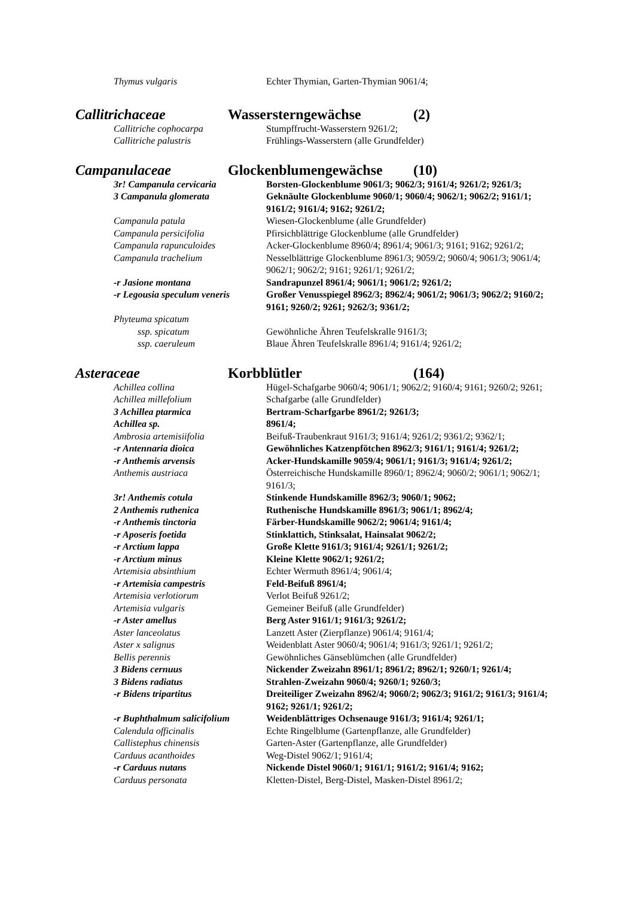Thymus vulgaris Echter Thymian, Garten-Thymian 9061/4;
Callitrichaceae Wassersterngewächse (2)
Callitriche cophocarpa Stumpffrucht-Wasserstern 9261/2;
Callitriche palustris Frühlings-Wasserstern (alle Grundfelder)
Campanulaceae Glockenblumengewächse (10)
3r! Campanula cervicaria Borsten-Glockenblume 9061/3; 9062/3; 9161/4; 9261/2; 9261/3;
3 Campanula glomerata Geknäulte Glockenblume 9060/1; 9060/4; 9062/1; 9062/2; 9161/1; 9161/2; 9161/4; 9162; 9261/2;
Campanula patula Wiesen-Glockenblume (alle Grundfelder)
Campanula persicifolia Pfirsichblättrige Glockenblume (alle Grundfelder)
Campanula rapunculoides Acker-Glockenblume 8960/4; 8961/4; 9061/3; 9161; 9162; 9261/2;
Campanula trachelium Nesselblättrige Glockenblume 8961/3; 9059/2; 9060/4; 9061/3; 9061/4; 9062/1; 9062/2; 9161; 9261/1; 9261/2;
-r Jasione montana Sandrapunzel 8961/4; 9061/1; 9061/2; 9261/2;
-r Legousia speculum veneris
Großer Venusspiegel 8962/3; 8962/4; 9061/2; 9061/3; 9062/2; 9160/2; 9161; 9260/2; 9261; 9262/3; 9361/2;
Phyteuma spicatum
ssp. spicatum Gewöhnliche Ähren Teufelskralle 9161/3;
ssp. caeruleum Blaue Ähren Teufelskralle 8961/4; 9161/4; 9261/2;
Asteraceae Korbblütler (164)
Achillea collina Hügel-Schafgarbe 9060/4; 9061/1; 9062/2; 9160/4; 9161; 9260/2; 9261;
Achillea millefolium Schafgarbe (alle Grundfelder)
3 Achillea ptarmica Bertram-Scharfgarbe 8961/2; 9261/3;
Achillea sp. 8961/4;
Ambrosia artemisiifolia Beifuß-Traubenkraut 9161/3; 9161/4; 9261/2; 9361/2; 9362/1;
-r Antennaria dioica Gewöhnliches Katzenpfötchen 8962/3; 9161/1; 9161/4; 9261/2;
-r Anthemis arvensis Acker-Hundskamille 9059/4; 9061/1; 9161/3; 9161/4; 9261/2;
Anthemis austriaca Österreichische Hundskamille 8960/1; 8962/4; 9060/2; 9061/1; 9062/1; 9161/3;
3r! Anthemis cotula Stinkende Hundskamille 8962/3; 9060/1; 9062;
2 Anthemis ruthenica Ruthenische Hundskamille 8961/3; 9061/1; 8962/4;
-r Anthemis tinctoria Färber-Hundskamille 9062/2; 9061/4; 9161/4;
-r Aposeris foetida Stinklattich, Stinksalat, Hainsalat 9062/2;
-r Arctium lappa Große Klette 9161/3; 9161/4; 9261/1; 9261/2;
-r Arctium minus Kleine Klette 9062/1; 9261/2;
Artemisia absinthium Echter Wermuth 8961/4; 9061/4;
-r Artemisia campestris Feld-Beifuß 8961/4;
Artemisia verlotiorum Verlot Beifuß 9261/2;
Artemisia vulgaris Gemeiner Beifuß (alle Grundfelder)
-r Aster amellus Berg Aster 9161/1; 9161/3; 9261/2;
Aster lanceolatus Lanzett Aster (Zierpflanze) 9061/4; 9161/4;
Aster x salignus Weidenblatt Aster 9060/4; 9061/4; 9161/3; 9261/1; 9261/2;
Bellis perennis Gewöhnliches Gänseblümchen (alle Grundfelder)
3 Bidens cernuus Nickender Zweizahn 8961/1; 8961/2; 8962/1; 9260/1; 9261/4;
3 Bidens radiatus Strahlen-Zweizahn 9060/4; 9260/1; 9260/3;
-r Bidens tripartitus Dreiteiliger Zweizahn 8962/4; 9060/2; 9062/3; 9161/2; 9161/3; 9161/4; 9162; 9261/1; 9261/2;
-r Buphthalmum salicifolium
Weidenblättriges Ochsenauge 9161/3; 9161/4; 9261/1;
Calendula officinalis Echte Ringelblume (Gartenpflanze, alle Grundfelder)
Callistephus chinensis Garten-Aster (Gartenpflanze, alle Grundfelder)
Carduus acanthoides Weg-Distel 9062/1; 9161/4;
-r Carduus nutans Nickende Distel 9060/1; 9161/1; 9161/2; 9161/4; 9162;
Carduus personata Kletten-Distel, Berg-Distel, Masken-Distel 8961/2;